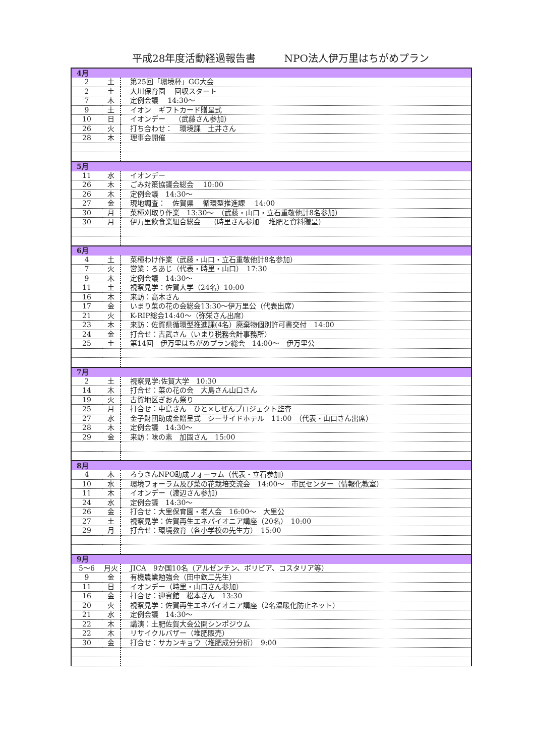平成28年度活動経過報告書 NPO法人伊万里はちがめプラン
| 4月 | | |
| 2 | 土 | 第25回「環境杯」GG大会 |
| 2 | 土 | 大川保育園 回収スタート |
| 7 | 木 | 定例会議 14:30～ |
| 9 | 土 | イオン ギフトカード贈呈式 |
| 10 | 日 | イオンデー （武藤さん参加） |
| 26 | 火 | 打ち合わせ： 環境課 土井さん |
| 28 | 木 | 理事会開催 |
| 5月 | | |
| 11 | 水 | イオンデー |
| 26 | 木 | ごみ対策協議会総会 10:00 |
| 26 | 木 | 定例会議 14:30～ |
| 27 | 金 | 現地調査： 佐賀県 循環型推進課 14:00 |
| 30 | 月 | 菜種刈取り作業 13:30～ （武藤・山口・立石重敬他計8名参加） |
| 30 | 月 | 伊万里飲食業組合総会 （時里さん参加 堆肥と資料贈呈） |
| 6月 | | |
| 4 | 土 | 菜種わけ作業（武藤・山口・立石重敬他計8名参加） |
| 7 | 火 | 営業：ろあじ（代表・時里・山口） 17:30 |
| 9 | 木 | 定例会議 14:30～ |
| 11 | 土 | 視察見学：佐賀大学（24名）10:00 |
| 16 | 木 | 来訪：高木さん |
| 17 | 金 | いまり菜の花の会総会13:30～伊万里公（代表出席） |
| 21 | 火 | K-RIP総会14:40～（弥栄さん出席） |
| 23 | 木 | 来訪：佐賀県循環型推進課(4名）廃棄物個別許可書交付 14:00 |
| 24 | 金 | 打合せ：吉武さん（いまり税務会計事務所） |
| 25 | 土 | 第14回 伊万里はちがめプラン総会 14:00～ 伊万里公 |
| 7月 | | |
| 2 | 土 | 視察見学:佐賀大学 10:30 |
| 14 | 木 | 打合せ：菜の花の会 大島さん山口さん |
| 19 | 火 | 古賀地区ぎおん祭り |
| 25 | 月 | 打合せ：中島さん ひと×しぜんプロジェクト監査 |
| 27 | 水 | 金子財団助成金贈呈式 シーサイドホテル 11:00 （代表・山口さん出席） |
| 28 | 木 | 定例会議 14:30～ |
| 29 | 金 | 来訪：味の素 加固さん 15:00 |
| 8月 | | |
| 4 | 木 | ろうきんNPO助成フォーラム（代表・立石参加） |
| 10 | 水 | 環境フォーラム及び菜の花栽培交流会 14:00～ 市民センター（情報化教室） |
| 11 | 木 | イオンデー（渡辺さん参加） |
| 24 | 水 | 定例会議 14:30～ |
| 26 | 金 | 打合せ：大里保育園・老人会 16:00～ 大里公 |
| 27 | 土 | 視察見学：佐賀再生エネパイオニア講座（20名） 10:00 |
| 29 | 月 | 打合せ：環境教育（各小学校の先生方） 15:00 |
| 9月 | | |
| 5～6 | 月火 | JICA 9か国10名（アルゼンチン、ボリビア、コスタリア等） |
| 9 | 金 | 有機農業勉強会（田中欽二先生） |
| 11 | 日 | イオンデー（時里・山口さん参加） |
| 16 | 金 | 打合せ：迎賓館 松本さん 13:30 |
| 20 | 火 | 視察見学：佐賀再生エネパイオニア講座（2名温暖化防止ネット） |
| 21 | 水 | 定例会議 14:30～ |
| 22 | 木 | 講演：土肥佐賀大会公開シンポジウム |
| 22 | 木 | リサイクルバザー（堆肥販売） |
| 30 | 金 | 打合せ：サカンキョウ（堆肥成分分析） 9:00 |